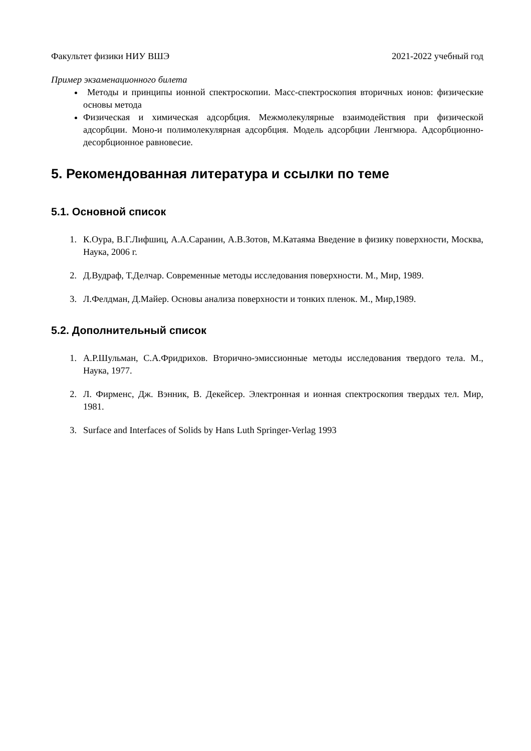Факультет физики НИУ ВШЭ 2021-2022 учебный год
Пример экзаменационного билета
Методы и принципы ионной спектроскопии. Масс-спектроскопия вторичных ионов: физические основы метода
Физическая и химическая адсорбция. Межмолекулярные взаимодействия при физической адсорбции. Моно-и полимолекулярная адсорбция. Модель адсорбции Ленгмюра. Адсорбционно-десорбционное равновесие.
5. Рекомендованная литература и ссылки по теме
5.1. Основной список
1. К.Оура, В.Г.Лифшиц, А.А.Саранин, А.В.Зотов, М.Катаяма Введение в физику поверхности, Москва, Наука, 2006 г.
2. Д.Вудраф, Т.Делчар. Современные методы исследования поверхности. М., Мир, 1989.
3. Л.Фелдман, Д.Майер. Основы анализа поверхности и тонких пленок. М., Мир,1989.
5.2. Дополнительный список
1. А.Р.Шульман, С.А.Фридрихов. Вторично-эмиссионные методы исследования твердого тела. М., Наука, 1977.
2. Л. Фирменс, Дж. Вэнник, В. Декейсер. Электронная и ионная спектроскопия твердых тел. Мир, 1981.
3. Surface and Interfaces of Solids by Hans Luth Springer-Verlag 1993